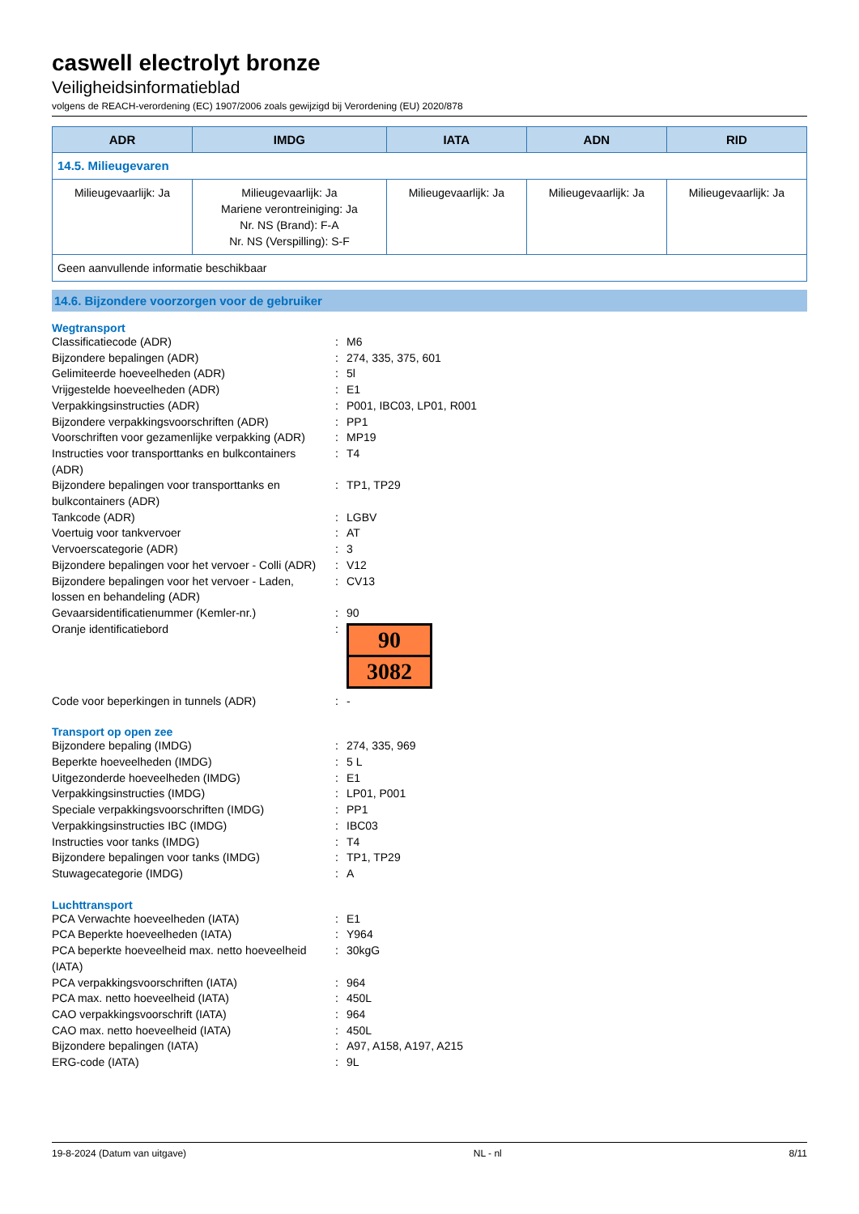caswell electrolyt bronze
Veiligheidsinformatieblad
volgens de REACH-verordening (EC) 1907/2006 zoals gewijzigd bij Verordening (EU) 2020/878
| ADR | IMDG | IATA | ADN | RID |
| --- | --- | --- | --- | --- |
| 14.5. Milieugevaren | | | | |
| Milieugevaarlijk: Ja | Milieugevaarlijk: Ja Mariene verontreiniging: Ja Nr. NS (Brand): F-A Nr. NS (Verspilling): S-F | Milieugevaarlijk: Ja | Milieugevaarlijk: Ja | Milieugevaarlijk: Ja |
| Geen aanvullende informatie beschikbaar | | | | |
14.6. Bijzondere voorzorgen voor de gebruiker
Wegtransport
| Classificatiecode (ADR) | : | M6 |
| Bijzondere bepalingen (ADR) | : | 274, 335, 375, 601 |
| Gelimiteerde hoeveelheden (ADR) | : | 5l |
| Vrijgestelde hoeveelheden (ADR) | : | E1 |
| Verpakkingsinstructies (ADR) | : | P001, IBC03, LP01, R001 |
| Bijzondere verpakkingsvoorschriften (ADR) | : | PP1 |
| Voorschriften voor gezamenlijke verpakking (ADR) | : | MP19 |
| Instructies voor transporttanks en bulkcontainers (ADR) | : | T4 |
| Bijzondere bepalingen voor transporttanks en bulkcontainers (ADR) | : | TP1, TP29 |
| Tankcode (ADR) | : | LGBV |
| Voertuig voor tankvervoer | : | AT |
| Vervoerscategorie (ADR) | : | 3 |
| Bijzondere bepalingen voor het vervoer - Colli (ADR) | : | V12 |
| Bijzondere bepalingen voor het vervoer - Laden, lossen en behandeling (ADR) | : | CV13 |
| Gevaarsidentificatienummer (Kemler-nr.) | : | 90 |
| Oranje identificatiebord | : | 90 3082 |
| Code voor beperkingen in tunnels (ADR) | : | - |
Transport op open zee
| Bijzondere bepaling (IMDG) | : | 274, 335, 969 |
| Beperkte hoeveelheden (IMDG) | : | 5 L |
| Uitgezonderde hoeveelheden (IMDG) | : | E1 |
| Verpakkingsinstructies (IMDG) | : | LP01, P001 |
| Speciale verpakkingsvoorschriften (IMDG) | : | PP1 |
| Verpakkingsinstructies IBC (IMDG) | : | IBC03 |
| Instructies voor tanks (IMDG) | : | T4 |
| Bijzondere bepalingen voor tanks (IMDG) | : | TP1, TP29 |
| Stuwagecategorie (IMDG) | : | A |
Luchttransport
| PCA Verwachte hoeveelheden (IATA) | : | E1 |
| PCA Beperkte hoeveelheden (IATA) | : | Y964 |
| PCA beperkte hoeveelheid max. netto hoeveelheid (IATA) | : | 30kgG |
| PCA verpakkingsvoorschriften (IATA) | : | 964 |
| PCA max. netto hoeveelheid (IATA) | : | 450L |
| CAO verpakkingsvoorschrift (IATA) | : | 964 |
| CAO max. netto hoeveelheid (IATA) | : | 450L |
| Bijzondere bepalingen (IATA) | : | A97, A158, A197, A215 |
| ERG-code (IATA) | : | 9L |
19-8-2024 (Datum van uitgave) NL - nl 8/11